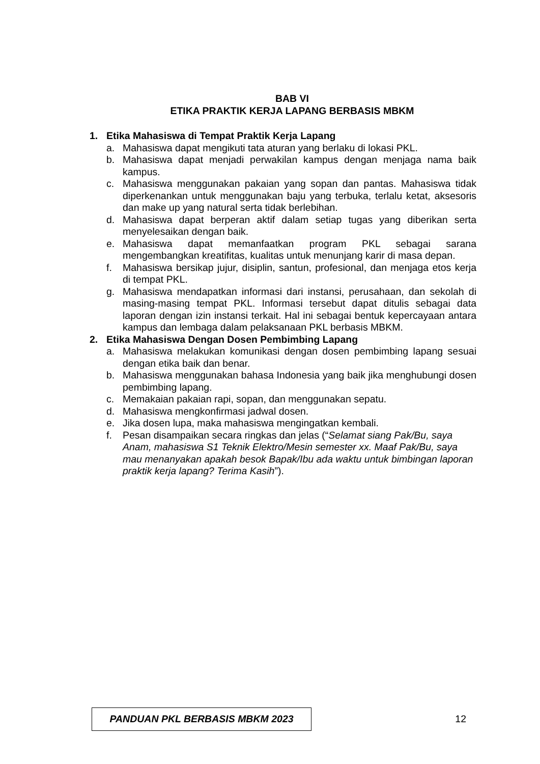BAB VI
ETIKA PRAKTIK KERJA LAPANG BERBASIS MBKM
1. Etika Mahasiswa di Tempat Praktik Kerja Lapang
a. Mahasiswa dapat mengikuti tata aturan yang berlaku di lokasi PKL.
b. Mahasiswa dapat menjadi perwakilan kampus dengan menjaga nama baik kampus.
c. Mahasiswa menggunakan pakaian yang sopan dan pantas. Mahasiswa tidak diperkenankan untuk menggunakan baju yang terbuka, terlalu ketat, aksesoris dan make up yang natural serta tidak berlebihan.
d. Mahasiswa dapat berperan aktif dalam setiap tugas yang diberikan serta menyelesaikan dengan baik.
e. Mahasiswa dapat memanfaatkan program PKL sebagai sarana mengembangkan kreatifitas, kualitas untuk menunjang karir di masa depan.
f. Mahasiswa bersikap jujur, disiplin, santun, profesional, dan menjaga etos kerja di tempat PKL.
g. Mahasiswa mendapatkan informasi dari instansi, perusahaan, dan sekolah di masing-masing tempat PKL. Informasi tersebut dapat ditulis sebagai data laporan dengan izin instansi terkait. Hal ini sebagai bentuk kepercayaan antara kampus dan lembaga dalam pelaksanaan PKL berbasis MBKM.
2. Etika Mahasiswa Dengan Dosen Pembimbing Lapang
a. Mahasiswa melakukan komunikasi dengan dosen pembimbing lapang sesuai dengan etika baik dan benar.
b. Mahasiswa menggunakan bahasa Indonesia yang baik jika menghubungi dosen pembimbing lapang.
c. Memakaian pakaian rapi, sopan, dan menggunakan sepatu.
d. Mahasiswa mengkonfirmasi jadwal dosen.
e. Jika dosen lupa, maka mahasiswa mengingatkan kembali.
f. Pesan disampaikan secara ringkas dan jelas (“Selamat siang Pak/Bu, saya Anam, mahasiswa S1 Teknik Elektro/Mesin semester xx. Maaf Pak/Bu, saya mau menanyakan apakah besok Bapak/Ibu ada waktu untuk bimbingan laporan praktik kerja lapang? Terima Kasih”).
PANDUAN PKL BERBASIS MBKM 2023
12